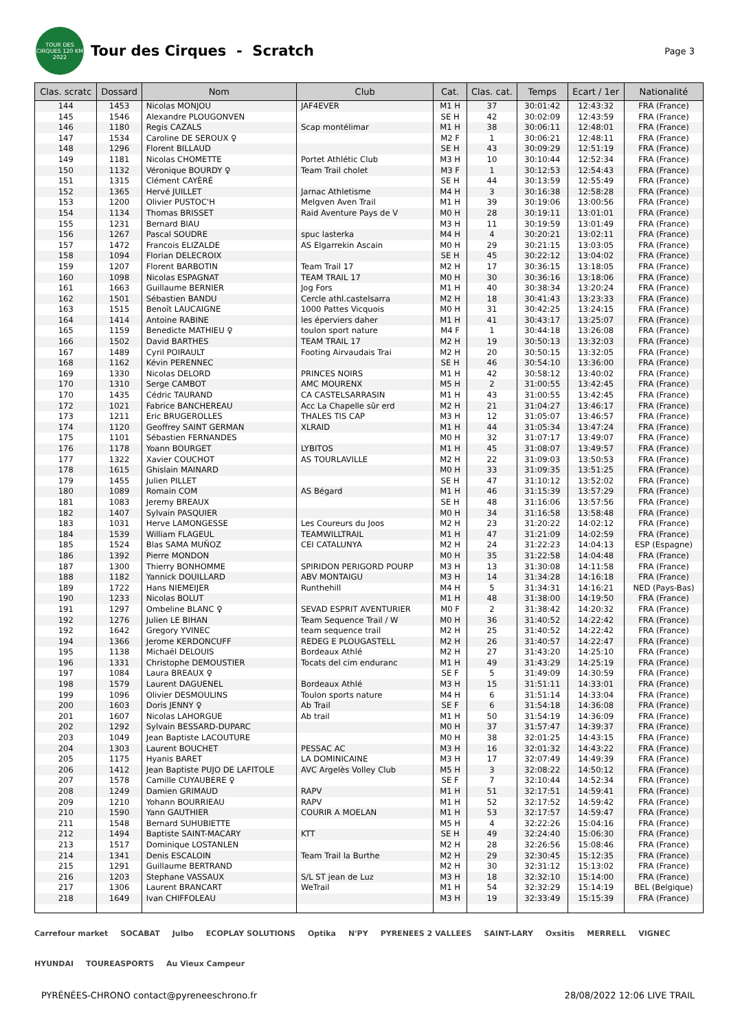TOUR DES CIRQUES 120 KM 2022
Tour des Cirques - Scratch
Page 3
| Clas. scratc | Dossard | Nom | Club | Cat. | Clas. cat. | Temps | Ecart / 1er | Nationalité |
| --- | --- | --- | --- | --- | --- | --- | --- | --- |
| 144 | 1453 | Nicolas MONJOU | JAF4EVER | M1 H | 37 | 30:01:42 | 12:43:32 | FRA (France) |
| 145 | 1546 | Alexandre PLOUGONVEN | | SE H | 42 | 30:02:09 | 12:43:59 | FRA (France) |
| 146 | 1180 | Regis CAZALS | Scap montélimar | M1 H | 38 | 30:06:11 | 12:48:01 | FRA (France) |
| 147 | 1534 | Caroline DE SEROUX ♀ | | M2 F | 1 | 30:06:21 | 12:48:11 | FRA (France) |
| 148 | 1296 | Florent BILLAUD | | SE H | 43 | 30:09:29 | 12:51:19 | FRA (France) |
| 149 | 1181 | Nicolas CHOMETTE | Portet Athlétic Club | M3 H | 10 | 30:10:44 | 12:52:34 | FRA (France) |
| 150 | 1132 | Véronique BOURDY ♀ | Team Trail cholet | M3 F | 1 | 30:12:53 | 12:54:43 | FRA (France) |
| 151 | 1315 | Clément CAYÈRÉ | | SE H | 44 | 30:13:59 | 12:55:49 | FRA (France) |
| 152 | 1365 | Hervé JUILLET | Jarnac Athletisme | M4 H | 3 | 30:16:38 | 12:58:28 | FRA (France) |
| 153 | 1200 | Olivier PUSTOC'H | Melgven Aven Trail | M1 H | 39 | 30:19:06 | 13:00:56 | FRA (France) |
| 154 | 1134 | Thomas BRISSET | Raid Aventure Pays de V | M0 H | 28 | 30:19:11 | 13:01:01 | FRA (France) |
| 155 | 1231 | Bernard BIAU | | M3 H | 11 | 30:19:59 | 13:01:49 | FRA (France) |
| 156 | 1267 | Pascal SOUDRE | spuc lasterka | M4 H | 4 | 30:20:21 | 13:02:11 | FRA (France) |
| 157 | 1472 | Francois ELIZALDE | AS Elgarrekin Ascain | M0 H | 29 | 30:21:15 | 13:03:05 | FRA (France) |
| 158 | 1094 | Florian DELECROIX | | SE H | 45 | 30:22:12 | 13:04:02 | FRA (France) |
| 159 | 1207 | Florent BARBOTIN | Team Trail 17 | M2 H | 17 | 30:36:15 | 13:18:05 | FRA (France) |
| 160 | 1098 | Nicolas ESPAGNAT | TEAM TRAIL 17 | M0 H | 30 | 30:36:16 | 13:18:06 | FRA (France) |
| 161 | 1663 | Guillaume BERNIER | Jog Fors | M1 H | 40 | 30:38:34 | 13:20:24 | FRA (France) |
| 162 | 1501 | Sébastien BANDU | Cercle athl.castelsarra | M2 H | 18 | 30:41:43 | 13:23:33 | FRA (France) |
| 163 | 1515 | Benoît LAUCAIGNE | 1000 Pattes Vicquois | M0 H | 31 | 30:42:25 | 13:24:15 | FRA (France) |
| 164 | 1414 | Antoine RABINE | les éperviers daher | M1 H | 41 | 30:43:17 | 13:25:07 | FRA (France) |
| 165 | 1159 | Benedicte MATHIEU ♀ | toulon sport nature | M4 F | 1 | 30:44:18 | 13:26:08 | FRA (France) |
| 166 | 1502 | David BARTHES | TEAM TRAIL 17 | M2 H | 19 | 30:50:13 | 13:32:03 | FRA (France) |
| 167 | 1489 | Cyril POIRAULT | Footing Airvaudais Trai | M2 H | 20 | 30:50:15 | 13:32:05 | FRA (France) |
| 168 | 1162 | Kévin PERENNEC | | SE H | 46 | 30:54:10 | 13:36:00 | FRA (France) |
| 169 | 1330 | Nicolas DELORD | PRINCES NOIRS | M1 H | 42 | 30:58:12 | 13:40:02 | FRA (France) |
| 170 | 1310 | Serge CAMBOT | AMC MOURENX | M5 H | 2 | 31:00:55 | 13:42:45 | FRA (France) |
| 170 | 1435 | Cédric TAURAND | CA CASTELSARRASIN | M1 H | 43 | 31:00:55 | 13:42:45 | FRA (France) |
| 172 | 1021 | Fabrice BANCHEREAU | Acc La Chapelle sûr erd | M2 H | 21 | 31:04:27 | 13:46:17 | FRA (France) |
| 173 | 1211 | Eric BRUGEROLLES | THALES TIS CAP | M3 H | 12 | 31:05:07 | 13:46:57 | FRA (France) |
| 174 | 1120 | Geoffrey SAINT GERMAN | XLRAID | M1 H | 44 | 31:05:34 | 13:47:24 | FRA (France) |
| 175 | 1101 | Sébastien FERNANDES | | M0 H | 32 | 31:07:17 | 13:49:07 | FRA (France) |
| 176 | 1178 | Yoann BOURGET | LYBITOS | M1 H | 45 | 31:08:07 | 13:49:57 | FRA (France) |
| 177 | 1322 | Xavier COUCHOT | AS TOURLAVILLE | M2 H | 22 | 31:09:03 | 13:50:53 | FRA (France) |
| 178 | 1615 | Ghislain MAINARD | | M0 H | 33 | 31:09:35 | 13:51:25 | FRA (France) |
| 179 | 1455 | Julien PILLET | | SE H | 47 | 31:10:12 | 13:52:02 | FRA (France) |
| 180 | 1089 | Romain COM | AS Bégard | M1 H | 46 | 31:15:39 | 13:57:29 | FRA (France) |
| 181 | 1083 | Jeremy BREAUX | | SE H | 48 | 31:16:06 | 13:57:56 | FRA (France) |
| 182 | 1407 | Sylvain PASQUIER | | M0 H | 34 | 31:16:58 | 13:58:48 | FRA (France) |
| 183 | 1031 | Herve LAMONGESSE | Les Coureurs du Joos | M2 H | 23 | 31:20:22 | 14:02:12 | FRA (France) |
| 184 | 1539 | William FLAGEUL | TEAMWILLTRAIL | M1 H | 47 | 31:21:09 | 14:02:59 | FRA (France) |
| 185 | 1524 | Blas SAMA MUÑOZ | CEI CATALUNYA | M2 H | 24 | 31:22:23 | 14:04:13 | ESP (Espagne) |
| 186 | 1392 | Pierre MONDON | | M0 H | 35 | 31:22:58 | 14:04:48 | FRA (France) |
| 187 | 1300 | Thierry BONHOMME | SPIRIDON PERIGORD POURP | M3 H | 13 | 31:30:08 | 14:11:58 | FRA (France) |
| 188 | 1182 | Yannick DOUILLARD | ABV MONTAIGU | M3 H | 14 | 31:34:28 | 14:16:18 | FRA (France) |
| 189 | 1722 | Hans NIEMEIJER | Runthehill | M4 H | 5 | 31:34:31 | 14:16:21 | NED (Pays-Bas) |
| 190 | 1233 | Nicolas BOLUT | | M1 H | 48 | 31:38:00 | 14:19:50 | FRA (France) |
| 191 | 1297 | Ombeline BLANC ♀ | SEVAD ESPRIT AVENTURIER | M0 F | 2 | 31:38:42 | 14:20:32 | FRA (France) |
| 192 | 1276 | Julien LE BIHAN | Team Sequence Trail / W | M0 H | 36 | 31:40:52 | 14:22:42 | FRA (France) |
| 192 | 1642 | Gregory YVINEC | team sequence trail | M2 H | 25 | 31:40:52 | 14:22:42 | FRA (France) |
| 194 | 1366 | Jerome KERDONCUFF | REDEG E PLOUGASTELL | M2 H | 26 | 31:40:57 | 14:22:47 | FRA (France) |
| 195 | 1138 | Michaël DELOUIS | Bordeaux Athlé | M2 H | 27 | 31:43:20 | 14:25:10 | FRA (France) |
| 196 | 1331 | Christophe DEMOUSTIER | Tocats del cim enduranc | M1 H | 49 | 31:43:29 | 14:25:19 | FRA (France) |
| 197 | 1084 | Laura BREAUX ♀ | | SE F | 5 | 31:49:09 | 14:30:59 | FRA (France) |
| 198 | 1579 | Laurent DAGUENEL | Bordeaux Athlé | M3 H | 15 | 31:51:11 | 14:33:01 | FRA (France) |
| 199 | 1096 | Olivier DESMOULINS | Toulon sports nature | M4 H | 6 | 31:51:14 | 14:33:04 | FRA (France) |
| 200 | 1603 | Doris JENNY ♀ | Ab Trail | SE F | 6 | 31:54:18 | 14:36:08 | FRA (France) |
| 201 | 1607 | Nicolas LAHORGUE | Ab trail | M1 H | 50 | 31:54:19 | 14:36:09 | FRA (France) |
| 202 | 1292 | Sylvain BESSARD-DUPARC | | M0 H | 37 | 31:57:47 | 14:39:37 | FRA (France) |
| 203 | 1049 | Jean Baptiste LACOUTURE | | M0 H | 38 | 32:01:25 | 14:43:15 | FRA (France) |
| 204 | 1303 | Laurent BOUCHET | PESSAC AC | M3 H | 16 | 32:01:32 | 14:43:22 | FRA (France) |
| 205 | 1175 | Hyanis BARET | LA DOMINICAINE | M3 H | 17 | 32:07:49 | 14:49:39 | FRA (France) |
| 206 | 1412 | Jean Baptiste PUJO DE LAFITOLE | AVC Argelès Volley Club | M5 H | 3 | 32:08:22 | 14:50:12 | FRA (France) |
| 207 | 1578 | Camille CUYAUBERE ♀ | | SE F | 7 | 32:10:44 | 14:52:34 | FRA (France) |
| 208 | 1249 | Damien GRIMAUD | RAPV | M1 H | 51 | 32:17:51 | 14:59:41 | FRA (France) |
| 209 | 1210 | Yohann BOURRIEAU | RAPV | M1 H | 52 | 32:17:52 | 14:59:42 | FRA (France) |
| 210 | 1590 | Yann GAUTHIER | COURIR A MOELAN | M1 H | 53 | 32:17:57 | 14:59:47 | FRA (France) |
| 211 | 1548 | Bernard SUHUBIETTE | | M5 H | 4 | 32:22:26 | 15:04:16 | FRA (France) |
| 212 | 1494 | Baptiste SAINT-MACARY | KTT | SE H | 49 | 32:24:40 | 15:06:30 | FRA (France) |
| 213 | 1517 | Dominique LOSTANLEN | | M2 H | 28 | 32:26:56 | 15:08:46 | FRA (France) |
| 214 | 1341 | Denis ESCALOIN | Team Trail la Burthe | M2 H | 29 | 32:30:45 | 15:12:35 | FRA (France) |
| 215 | 1291 | Guillaume BERTRAND | | M2 H | 30 | 32:31:12 | 15:13:02 | FRA (France) |
| 216 | 1203 | Stephane VASSAUX | S/L ST jean de Luz | M3 H | 18 | 32:32:10 | 15:14:00 | FRA (France) |
| 217 | 1306 | Laurent BRANCART | WeTrail | M1 H | 54 | 32:32:29 | 15:14:19 | BEL (Belgique) |
| 218 | 1649 | Ivan CHIFFOLEAU | | M3 H | 19 | 32:33:49 | 15:15:39 | FRA (France) |
Carrefour market SOCABAT Julbo ECOPLAY SOLUTIONS Optika N'PY PYRENEES 2 VALLEES SAINT-LARY Oxsitis MERRELL VIGNEC HYUNDAI TOUREASPORTS Au Vieux Campeur
PYRÉNÉES-CHRONO contact@pyreneeschrono.fr 28/08/2022 12:06 LIVE TRAIL